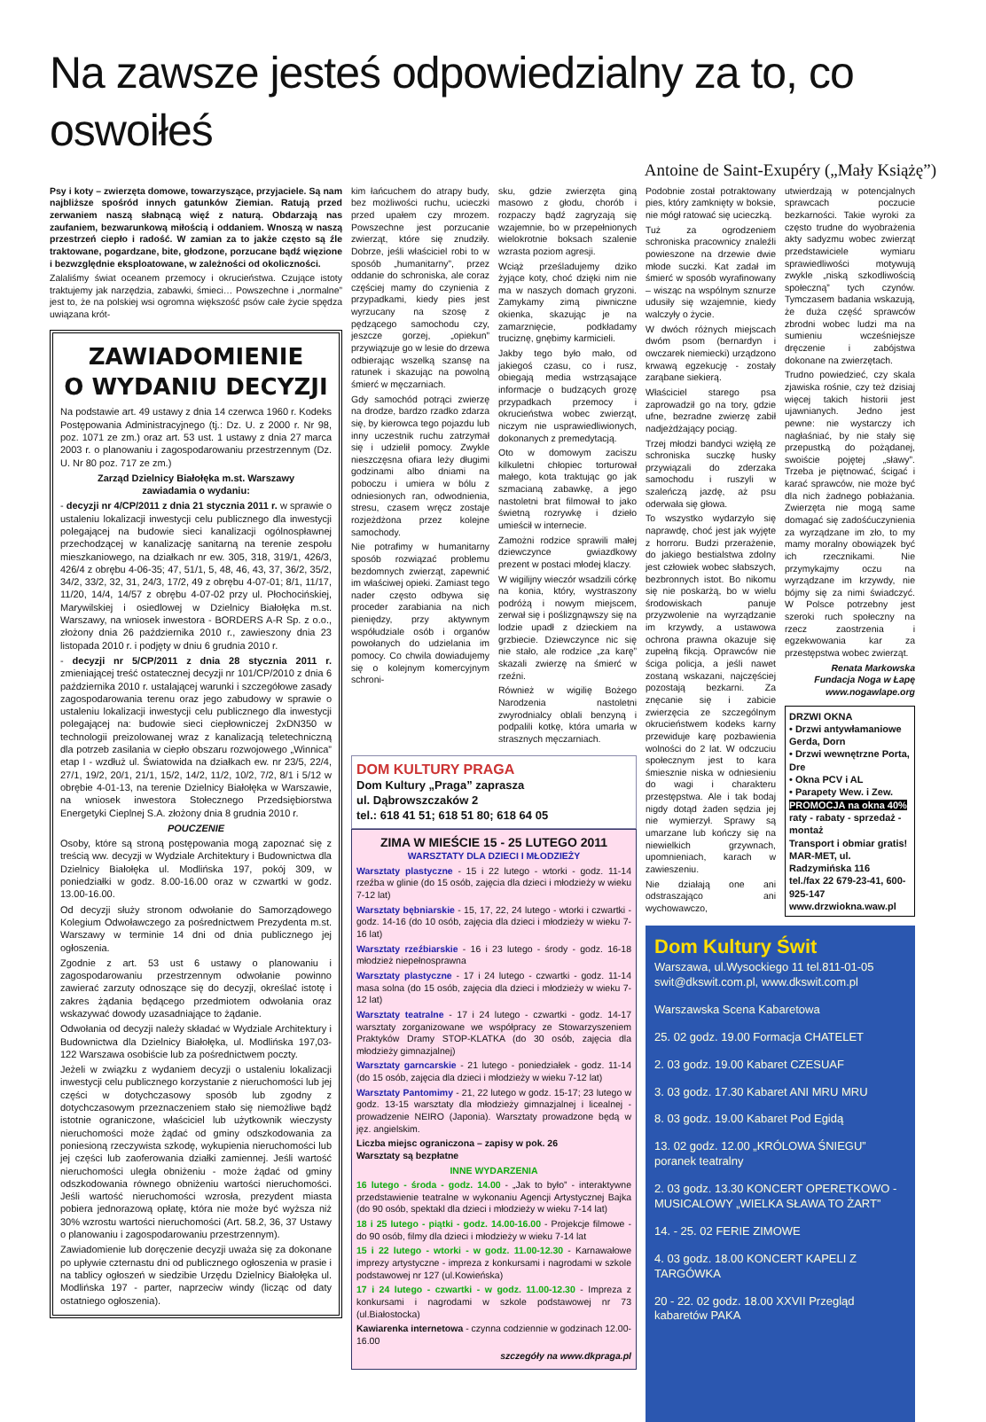Na zawsze jesteś odpowiedzialny za to, co oswoiłeś
Antoine de Saint-Exupéry („Mały Książę”)
Psy i koty – zwierzęta domowe, towarzyszące, przyjaciele. Są nam najbliższe spośród innych gatunków Ziemian. Ratują przed zerwaniem naszą słabnącą więź z naturą. Obdarzają nas zaufaniem, bezwarunkową miłością i oddaniem. Wnoszą w naszą przestrzeń ciepło i radość. W zamian za to jakże często są źle traktowane, pogardzane, bite, głodzone, porzucane bądź więzione i bezwzględnie eksploatowane, w zależności od okoliczności.
Zalaliśmy świat oceanem przemocy i okrucieństwa. Czujące istoty traktujemy jak narzędzia, zabawki, śmieci… Powszechne i „normalne” jest to, że na polskiej wsi ogromna większość psów całe życie spędza uwiązana krót-
ZAWIADOMIENIE
O WYDANIU DECYZJI
Na podstawie art. 49 ustawy z dnia 14 czerwca 1960 r. Kodeks Postępowania Administracyjnego (tj.: Dz. U. z 2000 r. Nr 98, poz. 1071 ze zm.) oraz art. 53 ust. 1 ustawy z dnia 27 marca 2003 r. o planowaniu i zagospodarowaniu przestrzennym (Dz. U. Nr 80 poz. 717 ze zm.)
Zarząd Dzielnicy Białołęka m.st. Warszawy
zawiadamia o wydaniu:
- decyzji nr 4/CP/2011 z dnia 21 stycznia 2011 r. w sprawie o ustaleniu lokalizacji inwestycji celu publicznego dla inwestycji polegającej na budowie sieci kanalizacji ogólnospławnej przechodzącej w kanalizację sanitarną na terenie zespołu mieszkaniowego, na działkach nr ew. 305, 318, 319/1, 426/3, 426/4 z obrębu 4-06-35; 47, 51/1, 5, 48, 46, 43, 37, 36/2, 35/2, 34/2, 33/2, 32, 31, 24/3, 17/2, 49 z obrębu 4-07-01; 8/1, 11/17, 11/20, 14/4, 14/57 z obrębu 4-07-02 przy ul. Płochocińskiej, Marywilskiej i osiedlowej w Dzielnicy Białołęka m.st. Warszawy, na wniosek inwestora - BORDERS A-R Sp. z o.o., złożony dnia 26 października 2010 r., zawieszony dnia 23 listopada 2010 r. i podjęty w dniu 6 grudnia 2010 r.
- decyzji nr 5/CP/2011 z dnia 28 stycznia 2011 r. zmieniającej treść ostatecznej decyzji nr 101/CP/2010 z dnia 6 października 2010 r. ustalającej warunki i szczegółowe zasady zagospodarowania terenu oraz jego zabudowy w sprawie o ustaleniu lokalizacji inwestycji celu publicznego dla inwestycji polegającej na: budowie sieci ciepłowniczej 2xDN350 w technologii preizolowanej wraz z kanalizacją teletechniczną dla potrzeb zasilania w ciepło obszaru rozwojowego „Winnica” etap I - wzdłuż ul. Światowida na działkach ew. nr 23/5, 22/4, 27/1, 19/2, 20/1, 21/1, 15/2, 14/2, 11/2, 10/2, 7/2, 8/1 i 5/12 w obrębie 4-01-13, na terenie Dzielnicy Białołęka w Warszawie, na wniosek inwestora Stołecznego Przedsiębiorstwa Energetyki Cieplnej S.A. złożony dnia 8 grudnia 2010 r.
POUCZENIE
Osoby, które są stroną postępowania mogą zapoznać się z treścią ww. decyzji w Wydziale Architektury i Budownictwa dla Dzielnicy Białołęka ul. Modlińska 197, pokój 309, w poniedziałki w godz. 8.00-16.00 oraz w czwartki w godz. 13.00-16.00.
Od decyzji służy stronom odwołanie do Samorządowego Kolegium Odwoławczego za pośrednictwem Prezydenta m.st. Warszawy w terminie 14 dni od dnia publicznego jej ogłoszenia.
Zgodnie z art. 53 ust 6 ustawy o planowaniu i zagospodarowaniu przestrzennym odwołanie powinno zawierać zarzuty odnoszące się do decyzji, określać istotę i zakres żądania będącego przedmiotem odwołania oraz wskazywać dowody uzasadniające to żądanie.
Odwołania od decyzji należy składać w Wydziale Architektury i Budownictwa dla Dzielnicy Białołęka, ul. Modlińska 197,03-122 Warszawa osobiście lub za pośrednictwem poczty.
Jeżeli w związku z wydaniem decyzji o ustaleniu lokalizacji inwestycji celu publicznego korzystanie z nieruchomości lub jej części w dotychczasowy sposób lub zgodny z dotychczasowym przeznaczeniem stało się niemożliwe bądź istotnie ograniczone, właściciel lub użytkownik wieczysty nieruchomości może żądać od gminy odszkodowania za poniesioną rzeczywista szkodę, wykupienia nieruchomości lub jej części lub zaoferowania działki zamiennej. Jeśli wartość nieruchomości uległa obniżeniu - może żądać od gminy odszkodowania równego obniżeniu wartości nieruchomości. Jeśli wartość nieruchomości wzrosła, prezydent miasta pobiera jednorazową opłatę, która nie może być wyższa niż 30% wzrostu wartości nieruchomości (Art. 58.2, 36, 37 Ustawy o planowaniu i zagospodarowaniu przestrzennym).
Zawiadomienie lub doręczenie decyzji uważa się za dokonane po upływie czternastu dni od publicznego ogłoszenia w prasie i na tablicy ogłoszeń w siedzibie Urzędu Dzielnicy Białołęka ul. Modlińska 197 - parter, naprzeciw windy (licząc od daty ostatniego ogłoszenia).
kim łańcuchem do atrapy budy, bez możliwości ruchu, ucieczki przed upałem czy mrozem. Powszechne jest porzucanie zwierząt, które się znudziły. Dobrze, jeśli właściciel robi to w sposób „humanitarny”, przez oddanie do schroniska, ale coraz częściej mamy do czynienia z przypadkami, kiedy pies jest wyrzucany na szosę z pędzącego samochodu czy, jeszcze gorzej, „opiekun” przywiązuje go w lesie do drzewa odbierając wszelką szansę na ratunek i skazując na powolną śmierć w męczarniach.
Gdy samochód potrąci zwierzę na drodze, bardzo rzadko zdarza się, by kierowca tego pojazdu lub inny uczestnik ruchu zatrzymał się i udzielił pomocy. Zwykle nieszczęsna ofiara leży długimi godzinami albo dniami na poboczu i umiera w bólu z odniesionych ran, odwodnienia, stresu, czasem wręcz zostaje rozjeżdżona przez kolejne samochody.
Nie potrafimy w humanitarny sposób rozwiązać problemu bezdomnych zwierząt, zapewnić im właściwej opieki. Zamiast tego nader często odbywa się proceder zarabiania na nich pieniędzy, przy aktywnym współudziale osób i organów powołanych do udzielania im pomocy. Co chwila dowiadujemy się o kolejnym komercyjnym schroni-
sku, gdzie zwierzęta giną masowo z głodu, chorób i rozpaczy bądź zagryzają się wzajemnie, bo w przepełnionych wielokrotnie boksach szalenie wzrasta poziom agresji.
Wciąż prześladujemy dziko żyjące koty, choć dzięki nim nie ma w naszych domach gryzoni. Zamykamy zimą piwniczne okienka, skazując je na zamarznięcie, podkładamy truciznę, gnębimy karmicieli.
Jakby tego było mało, od jakiegoś czasu, co i rusz, obiegają media wstrząsające informacje o budzących grozę przypadkach przemocy i okrucieństwa wobec zwierząt, niczym nie usprawiedliwionych, dokonanych z premedytacją.
Oto w domowym zaciszu kilkuletni chłopiec torturował małego, kota traktując go jak szmacianą zabawkę, a jego nastoletni brat filmował to jako świetną rozrywkę i dzieło umieścił w internecie.
Zamożni rodzice sprawili małej dziewczynce gwiazdkowy prezent w postaci młodej klaczy.
W wigilijny wieczór wsadzili córkę na konia, który, wystraszony podróżą i nowym miejscem, zerwał się i poślizgnąwszy się na lodzie upadł z dzieckiem na grzbiecie. Dziewczynce nic się nie stało, ale rodzice „za karę” skazali zwierzę na śmierć w rzeźni.
Również w wigilię Bożego Narodzenia nastoletni zwyrodnialcy oblali benzyną i podpalili kotkę, która umarła w strasznych męczarniach.
DOM KULTURY PRAGA
Dom Kultury „Praga” zaprasza
ul. Dąbrowszczaków 2
tel.: 618 41 51; 618 51 80; 618 64 05
ZIMA W MIEŚCIE 15 - 25 LUTEGO 2011
WARSZTATY DLA DZIECI I MŁODZIEŻY
Warsztaty plastyczne - 15 i 22 lutego - wtorki - godz. 11-14 rzeźba w glinie (do 15 osób, zajęcia dla dzieci i młodzieży w wieku 7-12 lat)
Warsztaty bębniarskie - 15, 17, 22, 24 lutego - wtorki i czwartki - godz. 14-16 (do 10 osób, zajęcia dla dzieci i młodzieży w wieku 7-16 lat)
Warsztaty rzeźbiarskie - 16 i 23 lutego - środy - godz. 16-18 młodzież niepełnosprawna
Warsztaty plastyczne - 17 i 24 lutego - czwartki - godz. 11-14 masa solna (do 15 osób, zajęcia dla dzieci i młodzieży w wieku 7-12 lat)
Warsztaty teatralne - 17 i 24 lutego - czwartki - godz. 14-17 warsztaty zorganizowane we współpracy ze Stowarzyszeniem Praktyków Dramy STOP-KLATKA (do 30 osób, zajęcia dla młodzieży gimnazjalnej)
Warsztaty garncarskie - 21 lutego - poniedziałek - godz. 11-14 (do 15 osób, zajęcia dla dzieci i młodzieży w wieku 7-12 lat)
Warsztaty Pantomimy - 21, 22 lutego w godz. 15-17; 23 lutego w godz. 13-15 warsztaty dla młodzieży gimnazjalnej i licealnej - prowadzenie NEIRO (Japonia). Warsztaty prowadzone będą w jęz. angielskim.
Liczba miejsc ograniczona – zapisy w pok. 26
Warsztaty są bezpłatne
INNE WYDARZENIA
16 lutego - środa - godz. 14.00 - „Jak to było” - interaktywne przedstawienie teatralne w wykonaniu Agencji Artystycznej Bajka (do 90 osób, spektakl dla dzieci i młodzieży w wieku 7-14 lat)
18 i 25 lutego - piątki - godz. 14.00-16.00 - Projekcje filmowe - do 90 osób, filmy dla dzieci i młodzieży w wieku 7-14 lat
15 i 22 lutego - wtorki - w godz. 11.00-12.30 - Karnawałowe imprezy artystyczne - impreza z konkursami i nagrodami w szkole podstawowej nr 127 (ul.Kowieńska)
17 i 24 lutego - czwartki - w godz. 11.00-12.30 - Impreza z konkursami i nagrodami w szkole podstawowej nr 73 (ul.Białostocka)
Kawiarenka internetowa - czynna codziennie w godzinach 12.00-16.00
szczegóły na www.dkpraga.pl
Podobnie został potraktowany pies, który zamknięty w boksie, nie mógł ratować się ucieczką.
Tuż za ogrodzeniem schroniska pracownicy znaleźli powieszone na drzewie dwie młode suczki. Kat zadał im śmierć w sposób wyrafinowany – wisząc na wspólnym sznurze udusiły się wzajemnie, kiedy walczyły o życie.
W dwóch różnych miejscach dwóm psom (bernardyn i owczarek niemiecki) urządzono krwawą egzekucję - zostały zarąbane siekierą.
Właściciel starego psa zaprowadził go na tory, gdzie ufne, bezradne zwierzę zabił nadjeżdżający pociąg.
Trzej młodzi bandyci wzięłą ze schroniska suczkę husky przywiązali do zderzaka samochodu i ruszyli w szaleńczą jazdę, aż psu oderwała się głowa.
To wszystko wydarzyło się naprawdę, choć jest jak wyjęte z horroru. Budzi przerażenie, do jakiego bestialstwa zdolny jest człowiek wobec słabszych, bezbronnych istot. Bo nikomu się nie poskarżą, bo w wielu środowiskach panuje przyzwolenie na wyrządzanie im krzywdy, a ustawowa ochrona prawna okazuje się zupełną fikcją. Oprawców nie ściga policja, a jeśli nawet zostaną wskazani, najczęściej pozostają bezkarni. Za znęcanie się i zabicie zwierzęcia ze szczególnym okrucieństwem kodeks karny przewiduje karę pozbawienia wolności do 2 lat. W odczuciu społecznym jest to kara śmiesznie niska w odniesieniu do wagi i charakteru przestępstwa. Ale i tak bodaj nigdy dotąd żaden sędzia jej nie wymierzył. Sprawy są umarzane lub kończy się na niewielkich grzywnach, upomnieniach, karach w zawieszeniu.
Nie działają one ani odstraszająco ani wychowawczo,
utwierdzają w potencjalnych sprawcach poczucie bezkarności. Takie wyroki za często trudne do wyobrażenia akty sadyzmu wobec zwierząt przedstawiciele wymiaru sprawiedliwości motywują zwykle „niską szkodliwością społeczną” tych czynów. Tymczasem badania wskazują, że duża część sprawców zbrodni wobec ludzi ma na sumieniu wcześniejsze dręczenie i zabójstwa dokonane na zwierzętach.
Trudno powiedzieć, czy skala zjawiska rośnie, czy też dzisiaj więcej takich historii jest ujawnianych. Jedno jest pewne: nie wystarczy ich nagłaśniać, by nie stały się przepustką do pożądanej, swoiście pojętej „sławy”. Trzeba je piętnować, ścigać i karać sprawców, nie może być dla nich żadnego pobłażania. Zwierzęta nie mogą same domagać się zadośćuczynienia za wyrządzane im zło, to my mamy moralny obowiązek być ich rzecznikami. Nie przymykajmy oczu na wyrządzane im krzywdy, nie bójmy się za nimi świadczyć. W Polsce potrzebny jest szeroki ruch społeczny na rzecz zaostrzenia i egzekwowania kar za przestępstwa wobec zwierząt.
Renata Markowska
Fundacja Noga w Łapę
www.nogawlape.org
DRZWI OKNA
• Drzwi antywłamaniowe Gerda, Dorn
• Drzwi wewnętrzne Porta, Dre
• Okna PCV i AL
• Parapety Wew. i Zew.
PROMOCJA na okna 40%
raty - rabaty - sprzedaż - montaż
Transport i obmiar gratis!
MAR-MET, ul. Radzymińska 116
tel./fax 22 679-23-41, 600-925-147
www.drzwiokna.waw.pl
Dom Kultury Świt
Warszawa, ul.Wysockiego 11 tel.811-01-05 swit@dkswit.com.pl, www.dkswit.com.pl
Warszawska Scena Kabaretowa
25. 02 godz. 19.00 Formacja CHATELET
2. 03 godz. 19.00 Kabaret CZESUAF
3. 03 godz. 17.30 Kabaret ANI MRU MRU
8. 03 godz. 19.00 Kabaret Pod Egidą
13. 02 godz. 12.00 „KRÓLOWA ŚNIEGU” poranek teatralny
2. 03 godz. 13.30 KONCERT OPERETKOWO - MUSICALOWY „WIELKA SŁAWA TO ŻART”
14. - 25. 02 FERIE ZIMOWE
4. 03 godz. 18.00 KONCERT KAPELI Z TARGÓWKA
20 - 22. 02 godz. 18.00 XXVII Przegląd kabaretów PAKA